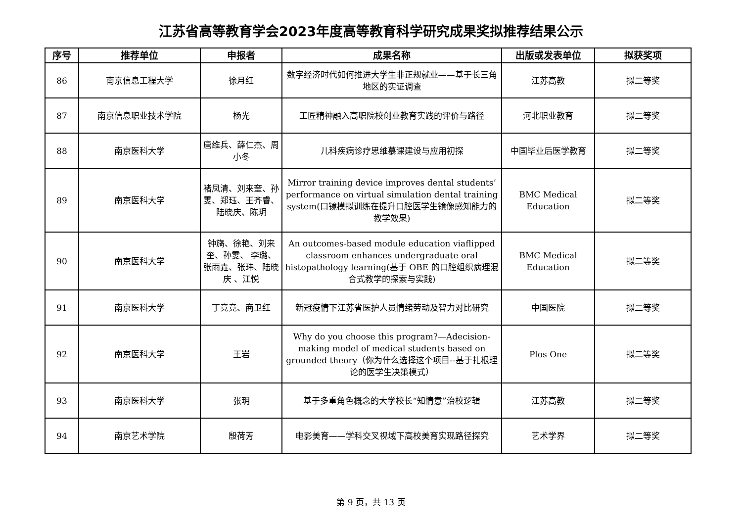江苏省高等教育学会2023年度高等教育科学研究成果奖拟推荐结果公示
| 序号 | 推荐单位 | 申报者 | 成果名称 | 出版或发表单位 | 拟获奖项 |
| --- | --- | --- | --- | --- | --- |
| 86 | 南京信息工程大学 | 徐月红 | 数字经济时代如何推进大学生非正规就业——基于长三角地区的实证调查 | 江苏高教 | 拟二等奖 |
| 87 | 南京信息职业技术学院 | 杨光 | 工匠精神融入高职院校创业教育实践的评价与路径 | 河北职业教育 | 拟二等奖 |
| 88 | 南京医科大学 | 唐维兵、薛仁杰、周小冬 | 儿科疾病诊疗思维慕课建设与应用初探 | 中国毕业后医学教育 | 拟二等奖 |
| 89 | 南京医科大学 | 褚凤清、刘来奎、孙雯、郑珏、王齐睿、陆晓庆、陈玥 | Mirror training device improves dental students’ performance on virtual simulation dental training system(口镜模拟训练在提升口腔医学生镜像感知能力的教学效果) | BMC Medical Education | 拟二等奖 |
| 90 | 南京医科大学 | 钟旖、徐艳、刘来奎、孙雯、 李璐、张雨垚、张玮、陆晓庆 、江悦 | An outcomes-based module education viaflipped classroom enhances undergraduate oral histopathology learning(基于 OBE 的口腔组织病理混合式教学的探索与实践) | BMC Medical Education | 拟二等奖 |
| 91 | 南京医科大学 | 丁竞竞、商卫红 | 新冠疫情下江苏省医护人员情绪劳动及智力对比研究 | 中国医院 | 拟二等奖 |
| 92 | 南京医科大学 | 王岩 | Why do you choose this program?—Adecision-making model of medical students based on grounded theory（你为什么选择这个项目--基于扎根理论的医学生决策模式） | Plos One | 拟二等奖 |
| 93 | 南京医科大学 | 张玥 | 基于多重角色概念的大学校长“知情意”治校逻辑 | 江苏高教 | 拟二等奖 |
| 94 | 南京艺术学院 | 殷荷芳 | 电影美育——学科交叉视域下高校美育实现路径探究 | 艺术学界 | 拟二等奖 |
第 9 页，共 13 页